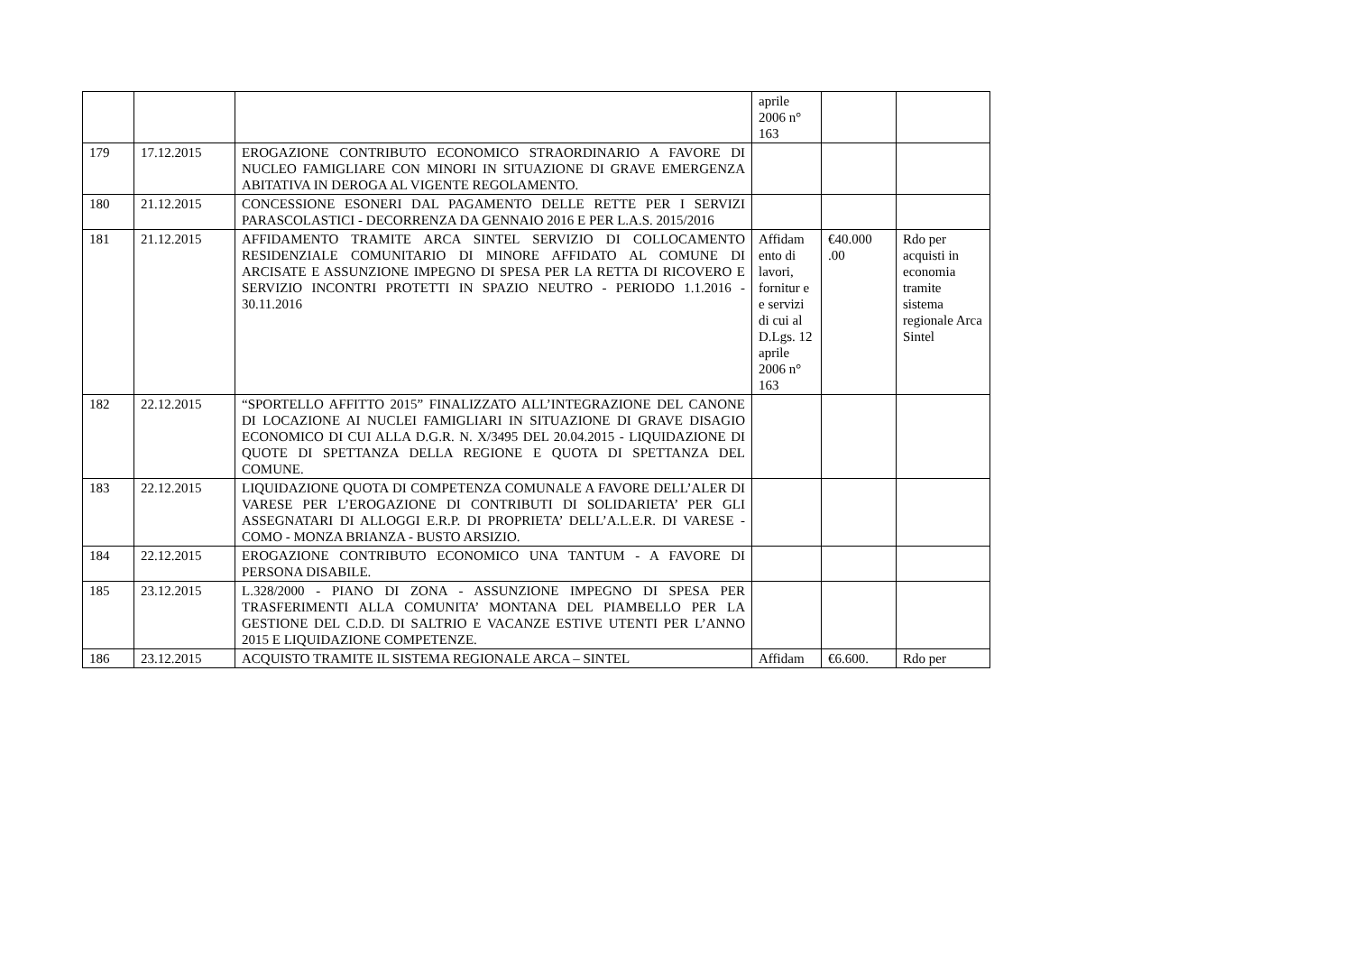| | | | aprile 2006 n° 163 | | |
| 179 | 17.12.2015 | EROGAZIONE CONTRIBUTO ECONOMICO STRAORDINARIO A FAVORE DI NUCLEO FAMIGLIARE CON MINORI IN SITUAZIONE DI GRAVE EMERGENZA ABITATIVA IN DEROGA AL VIGENTE REGOLAMENTO. | | | |
| 180 | 21.12.2015 | CONCESSIONE ESONERI DAL PAGAMENTO DELLE RETTE PER I SERVIZI PARASCOLASTICI - DECORRENZA DA GENNAIO 2016 E PER L.A.S. 2015/2016 | | | |
| 181 | 21.12.2015 | AFFIDAMENTO TRAMITE ARCA SINTEL SERVIZIO DI COLLOCAMENTO RESIDENZIALE COMUNITARIO DI MINORE AFFIDATO AL COMUNE DI ARCISATE E ASSUNZIONE IMPEGNO DI SPESA PER LA RETTA DI RICOVERO E SERVIZIO INCONTRI PROTETTI IN SPAZIO NEUTRO - PERIODO 1.1.2016 - 30.11.2016 | Affidam ento di lavori, fornitur e e servizi di cui al D.Lgs. 12 aprile 2006 n° 163 | €40.000 .00 | Rdo per acquisti in economia tramite sistema regionale Arca Sintel |
| 182 | 22.12.2015 | “SPORTELLO AFFITTO 2015” FINALIZZATO ALL’INTEGRAZIONE DEL CANONE DI LOCAZIONE AI NUCLEI FAMIGLIARI IN SITUAZIONE DI GRAVE DISAGIO ECONOMICO DI CUI ALLA D.G.R. N. X/3495 DEL 20.04.2015 - LIQUIDAZIONE DI QUOTE DI SPETTANZA DELLA REGIONE E QUOTA DI SPETTANZA DEL COMUNE. | | | |
| 183 | 22.12.2015 | LIQUIDAZIONE QUOTA DI COMPETENZA COMUNALE A FAVORE DELL’ALER DI VARESE PER L’EROGAZIONE DI CONTRIBUTI DI SOLIDARIETA’ PER GLI ASSEGNATARI DI ALLOGGI E.R.P. DI PROPRIETA’ DELL’A.L.E.R. DI VARESE - COMO - MONZA BRIANZA - BUSTO ARSIZIO. | | | |
| 184 | 22.12.2015 | EROGAZIONE CONTRIBUTO ECONOMICO UNA TANTUM - A FAVORE DI PERSONA DISABILE. | | | |
| 185 | 23.12.2015 | L.328/2000 - PIANO DI ZONA - ASSUNZIONE IMPEGNO DI SPESA PER TRASFERIMENTI ALLA COMUNITA’ MONTANA DEL PIAMBELLO PER LA GESTIONE DEL C.D.D. DI SALTRIO E VACANZE ESTIVE UTENTI PER L’ANNO 2015 E LIQUIDAZIONE COMPETENZE. | | | |
| 186 | 23.12.2015 | ACQUISTO TRAMITE IL SISTEMA REGIONALE ARCA – SINTEL | Affidam | €6.600. | Rdo per |